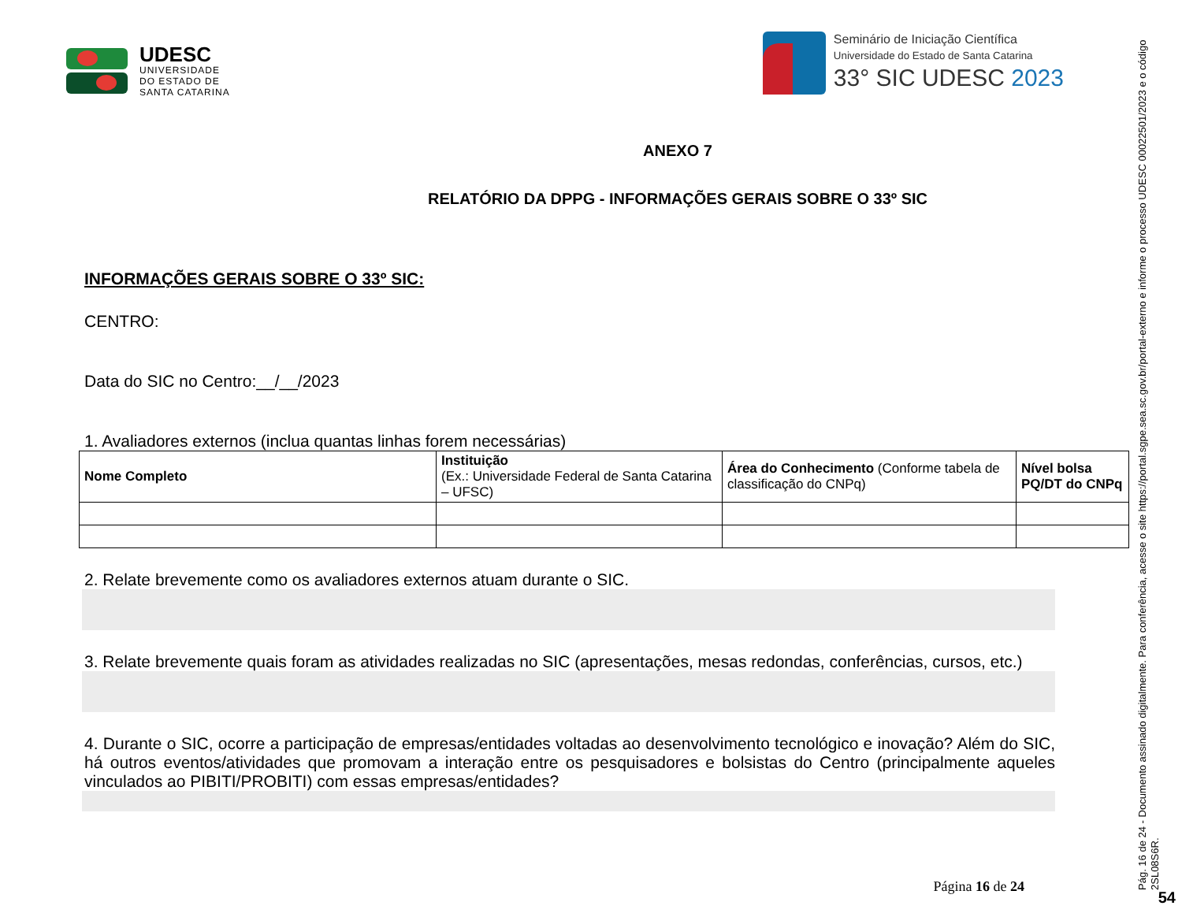UDESC
UNIVERSIDADE
DO ESTADO DE
SANTA CATARINA
Seminário de Iniciação Científica
Universidade do Estado de Santa Catarina
33° SIC UDESC 2023
ANEXO 7
RELATÓRIO DA DPPG - INFORMAÇÕES GERAIS SOBRE O 33º SIC
INFORMAÇÕES GERAIS SOBRE O 33º SIC:
CENTRO:
Data do SIC no Centro:__/__/2023
1. Avaliadores externos (inclua quantas linhas forem necessárias)
| Nome Completo | Instituição (Ex.: Universidade Federal de Santa Catarina – UFSC) | Área do Conhecimento (Conforme tabela de classificação do CNPq) | Nível bolsa PQ/DT do CNPq |
| --- | --- | --- | --- |
2. Relate brevemente como os avaliadores externos atuam durante o SIC.
3. Relate brevemente quais foram as atividades realizadas no SIC (apresentações, mesas redondas, conferências, cursos, etc.)
4. Durante o SIC, ocorre a participação de empresas/entidades voltadas ao desenvolvimento tecnológico e inovação? Além do SIC, há outros eventos/atividades que promovam a interação entre os pesquisadores e bolsistas do Centro (principalmente aqueles vinculados ao PIBITI/PROBITI) com essas empresas/entidades?
Página 16 de 24
Pág. 16 de 24 - Documento assinado digitalmente. Para conferência, acesse o site https://portal.sgpe.sea.sc.gov.br/portal-externo e informe o processo UDESC 00022501/2023 e o código 2SL08S6R.
54